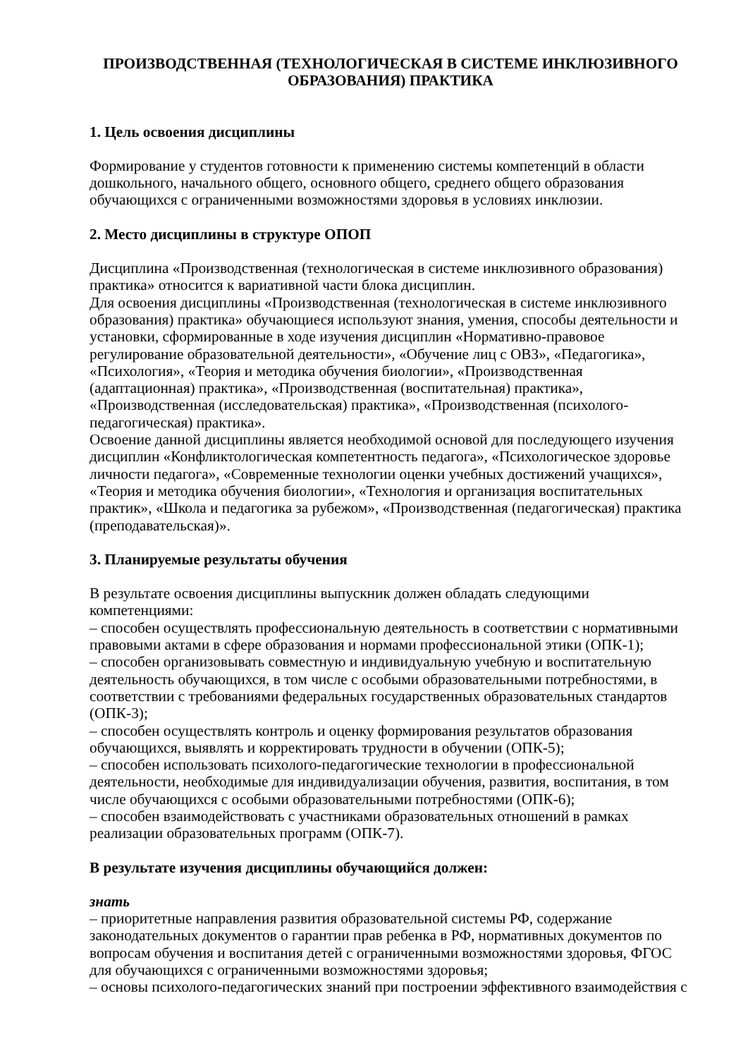ПРОИЗВОДСТВЕННАЯ (ТЕХНОЛОГИЧЕСКАЯ В СИСТЕМЕ ИНКЛЮЗИВНОГО ОБРАЗОВАНИЯ) ПРАКТИКА
1. Цель освоения дисциплины
Формирование у студентов готовности к применению системы компетенций в области дошкольного, начального общего, основного общего, среднего общего образования обучающихся с ограниченными возможностями здоровья в условиях инклюзии.
2. Место дисциплины в структуре ОПОП
Дисциплина «Производственная (технологическая в системе инклюзивного образования) практика» относится к вариативной части блока дисциплин.
Для освоения дисциплины «Производственная (технологическая в системе инклюзивного образования) практика» обучающиеся используют знания, умения, способы деятельности и установки, сформированные в ходе изучения дисциплин «Нормативно-правовое регулирование образовательной деятельности», «Обучение лиц с ОВЗ», «Педагогика», «Психология», «Теория и методика обучения биологии», «Производственная (адаптационная) практика», «Производственная (воспитательная) практика», «Производственная (исследовательская) практика», «Производственная (психолого-педагогическая) практика».
Освоение данной дисциплины является необходимой основой для последующего изучения дисциплин «Конфликтологическая компетентность педагога», «Психологическое здоровье личности педагога», «Современные технологии оценки учебных достижений учащихся», «Теория и методика обучения биологии», «Технология и организация воспитательных практик», «Школа и педагогика за рубежом», «Производственная (педагогическая) практика (преподавательская)».
3. Планируемые результаты обучения
В результате освоения дисциплины выпускник должен обладать следующими компетенциями:
– способен осуществлять профессиональную деятельность в соответствии с нормативными правовыми актами в сфере образования и нормами профессиональной этики (ОПК-1);
– способен организовывать совместную и индивидуальную учебную и воспитательную деятельность обучающихся, в том числе с особыми образовательными потребностями, в соответствии с требованиями федеральных государственных образовательных стандартов (ОПК-3);
– способен осуществлять контроль и оценку формирования результатов образования обучающихся, выявлять и корректировать трудности в обучении (ОПК-5);
– способен использовать психолого-педагогические технологии в профессиональной деятельности, необходимые для индивидуализации обучения, развития, воспитания, в том числе обучающихся с особыми образовательными потребностями (ОПК-6);
– способен взаимодействовать с участниками образовательных отношений в рамках реализации образовательных программ (ОПК-7).
В результате изучения дисциплины обучающийся должен:
знать
– приоритетные направления развития образовательной системы РФ, содержание законодательных документов о гарантии прав ребенка в РФ, нормативных документов по вопросам обучения и воспитания детей с ограниченными возможностями здоровья, ФГОС для обучающихся с ограниченными возможностями здоровья;
– основы психолого-педагогических знаний при построении эффективного взаимодействия с